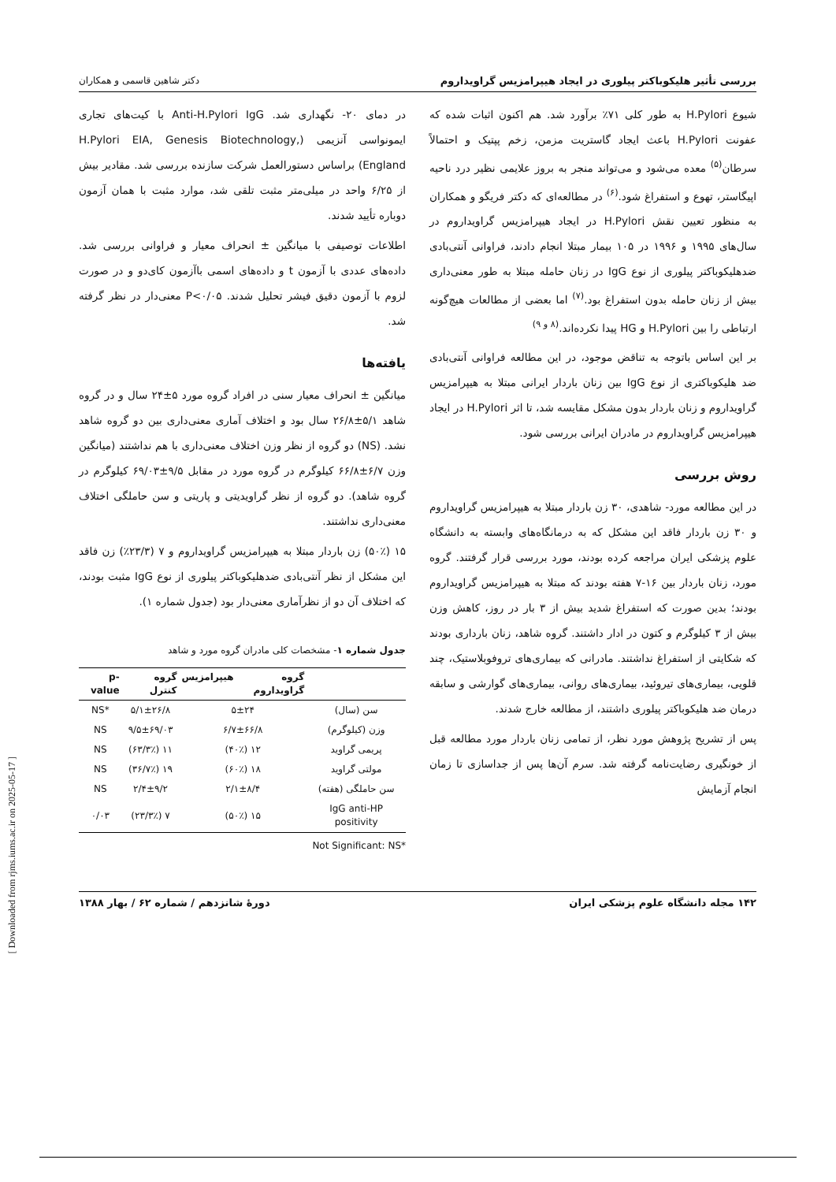بررسی تأثیر هلیکوباکتر پیلوری در ایجاد هیپرامزیس گراویداروم دکتر شاهین قاسمی و همکاران
شیوع H.Pylori به طور کلی ۷۱٪ برآورد شد. هم اکنون اثبات شده که عفونت H.Pylori باعث ایجاد گاستریت مزمن، زخم پپتیک و احتمالاً سرطان<sup>(۵)</sup> معده می‌شود و می‌تواند منجر به بروز علایمی نظیر درد ناحیه اپیگاستر، تهوع و استفراغ شود.<sup>(۶)</sup> در مطالعه‌ای که دکتر فریگو و همکاران به منظور تعیین نقش H.Pylori در ایجاد هیپرامزیس گراویداروم در سال‌های ۱۹۹۵ و ۱۹۹۶ در ۱۰۵ بیمار مبتلا انجام دادند، فراوانی آنتی‌بادی ضدهلیکوباکتر پیلوری از نوع IgG در زنان حامله مبتلا به طور معنی‌داری بیش از زنان حامله بدون استفراغ بود.<sup>(۷)</sup> اما بعضی از مطالعات هیچ‌گونه ارتباطی را بین H.Pylori و HG پیدا نکرده‌اند.<sup>(۸ و ۹)</sup>
بر این اساس باتوجه به تناقض موجود، در این مطالعه فراوانی آنتی‌بادی ضد هلیکوباکتری از نوع IgG بین زنان باردار ایرانی مبتلا به هیپرامزیس گراویداروم و زنان باردار بدون مشکل مقایسه شد، تا اثر H.Pylori در ایجاد هیپرامزیس گراویداروم در مادران ایرانی بررسی شود.
روش بررسی
در این مطالعه مورد- شاهدی، ۳۰ زن باردار مبتلا به هیپرامزیس گراویداروم و ۳۰ زن باردار فاقد این مشکل که به درمانگاه‌های وابسته به دانشگاه علوم پزشکی ایران مراجعه کرده بودند، مورد بررسی قرار گرفتند. گروه مورد، زنان باردار بین ۱۶-۷ هفته بودند که مبتلا به هیپرامزیس گراویداروم بودند؛ بدین صورت که استفراغ شدید بیش از ۳ بار در روز، کاهش وزن بیش از ۳ کیلوگرم و کتون در ادار داشتند. گروه شاهد، زنان بارداری بودند که شکایتی از استفراغ نداشتند. مادرانی که بیماری‌های تروفوبلاستیک، چند قلویی، بیماری‌های تیروئید، بیماری‌های روانی، بیماری‌های گوارشی و سابقه درمان ضد هلیکوباکتر پیلوری داشتند، از مطالعه خارج شدند.
پس از تشریح پژوهش مورد نظر، از تمامی زنان باردار مورد مطالعه قبل از خونگیری رضایت‌نامه گرفته شد. سرم آن‌ها پس از جداسازی تا زمان انجام آزمایش
در دمای ۲۰- نگهداری شد. Anti-H.Pylori IgG با کیت‌های تجاری ایمونواسی آنزیمی (H.Pylori EIA, Genesis Biotechnology, England) براساس دستورالعمل شرکت سازنده بررسی شد. مقادیر بیش از ۶/۲۵ واحد در میلی‌متر مثبت تلقی شد، موارد مثبت با همان آزمون دوباره تأیید شدند.
اطلاعات توصیفی با میانگین ± انحراف معیار و فراوانی بررسی شد. داده‌های عددی با آزمون t و داده‌های اسمی باآزمون کای‌دو و در صورت لزوم با آزمون دقیق فیشر تحلیل شدند. P<۰/۰۵ معنی‌دار در نظر گرفته شد.
یافته‌ها
میانگین ± انحراف معیار سنی در افراد گروه مورد ۵±۲۴ سال و در گروه شاهد ۵/۱±۲۶/۸ سال بود و اختلاف آماری معنی‌داری بین دو گروه شاهد نشد. (NS) دو گروه از نظر وزن اختلاف معنی‌داری با هم نداشتند (میانگین وزن ۶/۷±۶۶/۸ کیلوگرم در گروه مورد در مقابل ۹/۵±۶۹/۰۳ کیلوگرم در گروه شاهد). دو گروه از نظر گراویدیتی و پاریتی و سن حاملگی اختلاف معنی‌داری نداشتند.
۱۵ (۵۰٪) زن باردار مبتلا به هیپرامزیس گراویداروم و ۷ (۲۳/۳٪) زن فاقد این مشکل از نظر آنتی‌بادی ضدهلیکوباکتر پیلوری از نوع IgG مثبت بودند، که اختلاف آن دو از نظرآماری معنی‌دار بود (جدول شماره ۱).
جدول شماره ۱- مشخصات کلی مادران گروه مورد و شاهد
| | گروه هیپرامزیس گراویداروم | گروه کنترل | p-value |
| --- | --- | --- | --- |
| سن (سال) | ۵±۲۴ | ۵/۱±۲۶/۸ | *NS |
| وزن (کیلوگرم) | ۶/۷±۶۶/۸ | ۹/۵±۶۹/۰۳ | NS |
| پریمی گراوید | ۱۲ (۴۰٪) | ۱۱ (۶۳/۳٪) | NS |
| مولتی گراوید | ۱۸ (۶۰٪) | ۱۹ (۳۶/۷٪) | NS |
| سن حاملگی (هفته) | ۲/۱±۸/۴ | ۲/۴±۹/۲ | NS |
| IgG anti-HP positivity | ۱۵ (۵۰٪) | ۷ (۲۳/۳٪) | ۰/۰۳ |
*Not Significant: NS
۱۴۲ مجله دانشگاه علوم پزشکی ایران دورهٔ شانزدهم / شماره ۶۲ / بهار ۱۳۸۸
[ Downloaded from rjms.iums.ac.ir on 2025-05-17 ]